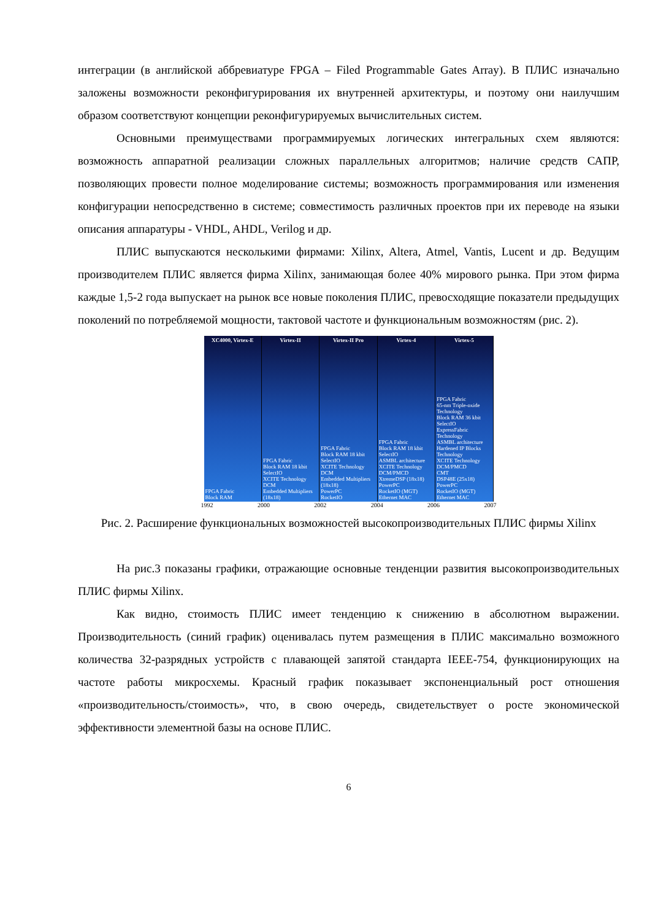интеграции (в английской аббревиатуре FPGA – Filed Programmable Gates Array). В ПЛИС изначально заложены возможности реконфигурирования их внутренней архитектуры, и поэтому они наилучшим образом соответствуют концепции реконфигурируемых вычислительных систем.
Основными преимуществами программируемых логических интегральных схем являются: возможность аппаратной реализации сложных параллельных алгоритмов; наличие средств САПР, позволяющих провести полное моделирование системы; возможность программирования или изменения конфигурации непосредственно в системе; совместимость различных проектов при их переводе на языки описания аппаратуры - VHDL, AHDL, Verilog и др.
ПЛИС выпускаются несколькими фирмами: Xilinx, Altera, Atmel, Vantis, Lucent и др. Ведущим производителем ПЛИС является фирма Xilinx, занимающая более 40% мирового рынка. При этом фирма каждые 1,5-2 года выпускает на рынок все новые поколения ПЛИС, превосходящие показатели предыдущих поколений по потребляемой мощности, тактовой частоте и функциональным возможностям (рис. 2).
XC4000, Virtex-E
FPGA Fabric
Block RAM
Virtex-II
FPGA Fabric
Block RAM 18 kbit
SelectIO
XCITE Technology
DCM
Embedded Multipliers (18x18)
Virtex-II Pro
FPGA Fabric
Block RAM 18 kbit
SelectIO
XCITE Technology
DCM
Embedded Multipliers (18x18)
PowerPC
RocketIO
Virtex-4
FPGA Fabric
Block RAM 18 kbit
SelectIO
ASMBL architecture
XCITE Technology
DCM/PMCD
XtremeDSP (18x18)
PowerPC
RocketIO (MGT)
Ethernet MAC
Virtex-5
FPGA Fabric
65-nm Triple-oxide Technology
Block RAM 36 kbit
SelectIO
ExpressFabric Technology
ASMBL architecture
Hardened IP Blocks Technology
XCITE Technology
DCM/PMCD
CMT
DSP48E (25x18)
PowerPC
RocketIO (MGT)
Ethernet MAC
1992 2000 2002 2004 2006 2007
Рис. 2. Расширение функциональных возможностей высокопроизводительных ПЛИС фирмы Xilinx
На рис.3 показаны графики, отражающие основные тенденции развития высокопроизводительных ПЛИС фирмы Xilinx.
Как видно, стоимость ПЛИС имеет тенденцию к снижению в абсолютном выражении. Производительность (синий график) оценивалась путем размещения в ПЛИС максимально возможного количества 32-разрядных устройств с плавающей запятой стандарта IEEE-754, функционирующих на частоте работы микросхемы. Красный график показывает экспоненциальный рост отношения «производительность/стоимость», что, в свою очередь, свидетельствует о росте экономической эффективности элементной базы на основе ПЛИС.
6